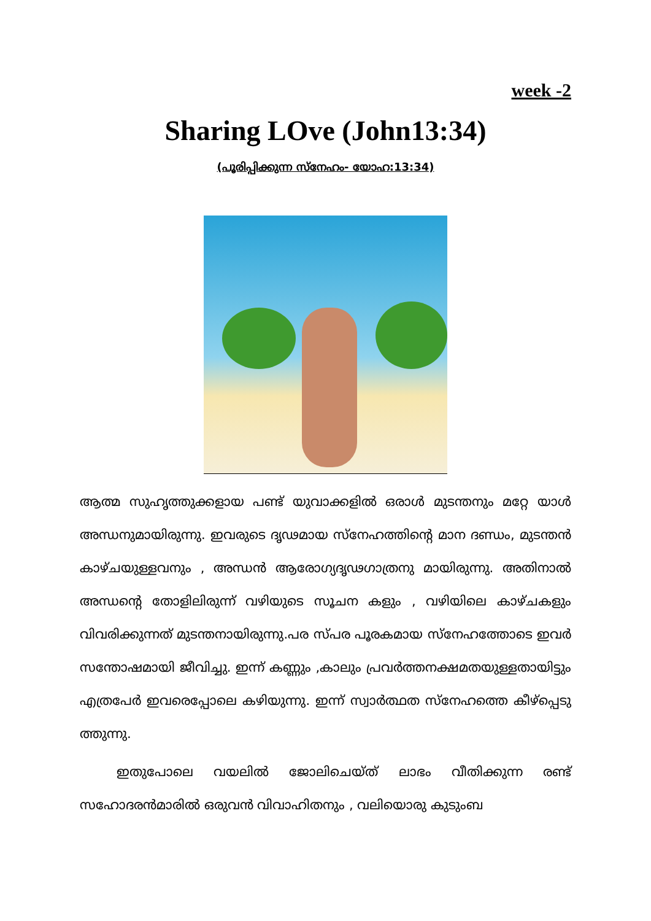week -2
Sharing LOve (John13:34)
(പൂരിപ്പിക്കുന്ന സ്നേഹം- യോഹ:13:34)
ആത്മ സുഹൃത്തുക്കളായ പണ്ട് യുവാക്കളിൽ ഒരാൾ മുടന്തനും മറ്റേ യാൾ അന്ധനുമായിരുന്നു. ഇവരുടെ ദൃഢമായ സ്നേഹത്തിന്റെ മാന ദണ്ഡം, മുടന്തൻ കാഴ്ചയുള്ളവനും , അന്ധൻ ആരോഗ്യദൃഢഗാത്രനു മായിരുന്നു. അതിനാൽ അന്ധന്റെ തോളിലിരുന്ന് വഴിയുടെ സൂചന കളും , വഴിയിലെ കാഴ്ചകളും വിവരിക്കുന്നത് മുടന്തനായിരുന്നു.പര സ്പര പൂരകമായ സ്നേഹത്തോടെ ഇവർ സന്തോഷമായി ജീവിച്ചു. ഇന്ന് കണ്ണും ,കാലും പ്രവർത്തനക്ഷമതയുള്ളതായിട്ടും എത്രപേർ ഇവരെപ്പോലെ കഴിയുന്നു. ഇന്ന് സ്വാർത്ഥത സ്നേഹത്തെ കീഴ്പ്പെടു ത്തുന്നു.
ഇതുപോലെ വയലിൽ ജോലിചെയ്ത് ലാഭം വീതിക്കുന്ന രണ്ട് സഹോദരൻമാരിൽ ഒരുവൻ വിവാഹിതനും , വലിയൊരു കുടുംബ